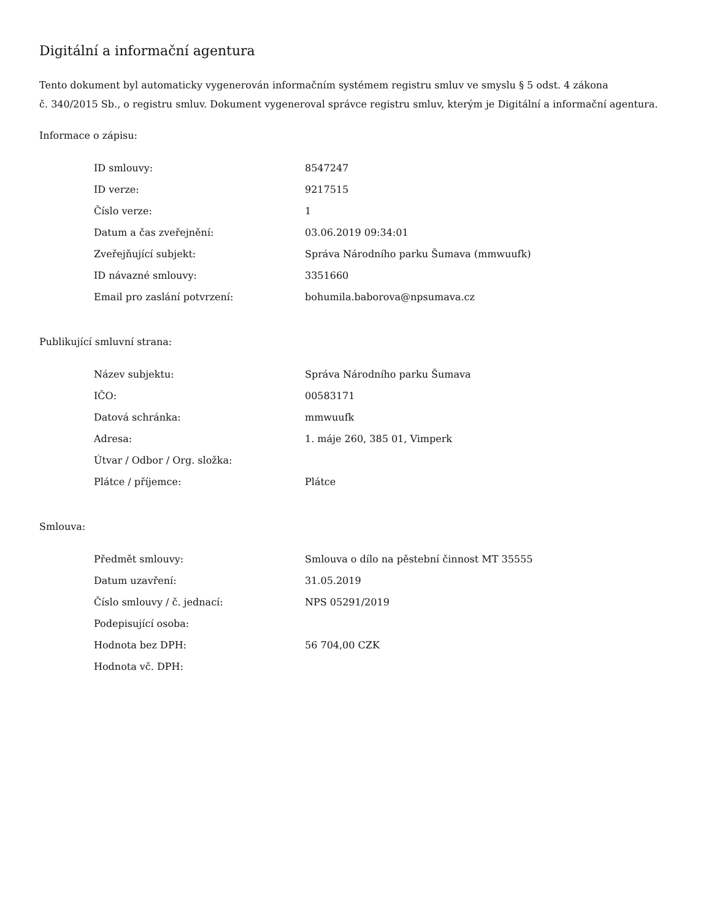Digitální a informační agentura
Tento dokument byl automaticky vygenerován informačním systémem registru smluv ve smyslu § 5 odst. 4 zákona
č. 340/2015 Sb., o registru smluv. Dokument vygeneroval správce registru smluv, kterým je Digitální a informační agentura.
Informace o zápisu:
| ID smlouvy: | 8547247 |
| ID verze: | 9217515 |
| Číslo verze: | 1 |
| Datum a čas zveřejnění: | 03.06.2019 09:34:01 |
| Zveřejňující subjekt: | Správa Národního parku Šumava (mmwuufk) |
| ID návazné smlouvy: | 3351660 |
| Email pro zaslání potvrzení: | bohumila.baborova@npsumava.cz |
Publikující smluvní strana:
| Název subjektu: | Správa Národního parku Šumava |
| IČO: | 00583171 |
| Datová schránka: | mmwuufk |
| Adresa: | 1. máje 260, 385 01, Vimperk |
| Útvar / Odbor / Org. složka: | |
| Plátce / příjemce: | Plátce |
Smlouva:
| Předmět smlouvy: | Smlouva o dílo na pěstební činnost MT 35555 |
| Datum uzavření: | 31.05.2019 |
| Číslo smlouvy / č. jednací: | NPS 05291/2019 |
| Podepisující osoba: | |
| Hodnota bez DPH: | 56 704,00 CZK |
| Hodnota vč. DPH: | |